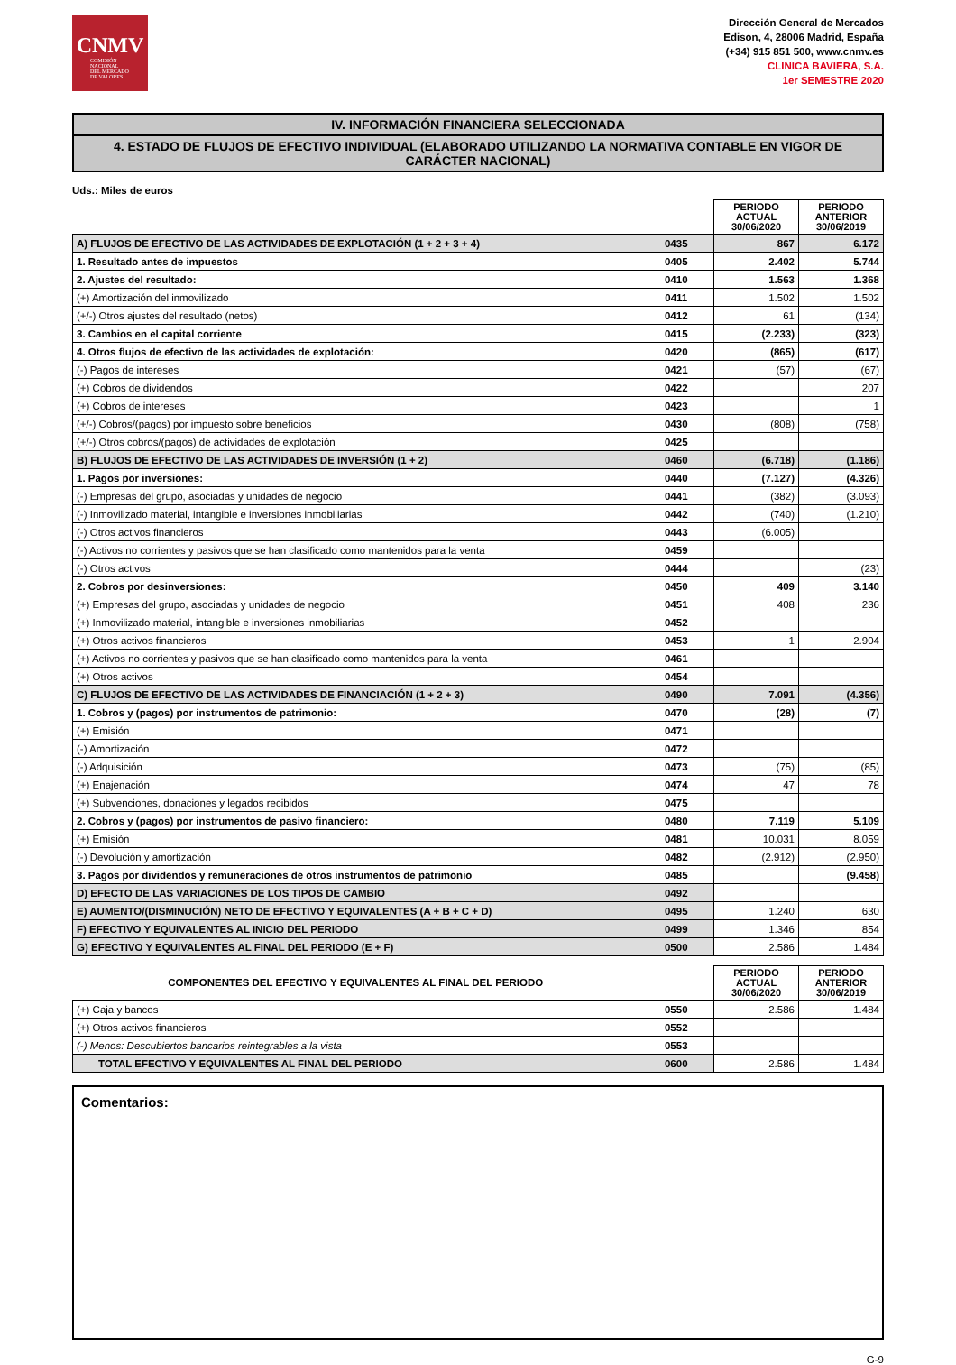CNMV
COMISIÓN
NACIONAL
DEL MERCADO
DE VALORES
Dirección General de Mercados
Edison, 4, 28006 Madrid, España
(+34) 915 851 500, www.cnmv.es
CLINICA BAVIERA, S.A.
1er SEMESTRE 2020
IV. INFORMACIÓN FINANCIERA SELECCIONADA
4. ESTADO DE FLUJOS DE EFECTIVO INDIVIDUAL (ELABORADO UTILIZANDO LA NORMATIVA CONTABLE EN VIGOR DE CARÁCTER NACIONAL)
Uds.: Miles de euros
| | | PERIODO ACTUAL 30/06/2020 | PERIODO ANTERIOR 30/06/2019 |
| A) FLUJOS DE EFECTIVO DE LAS ACTIVIDADES DE EXPLOTACIÓN (1 + 2 + 3 + 4) | 0435 | 867 | 6.172 |
| 1. Resultado antes de impuestos | 0405 | 2.402 | 5.744 |
| 2. Ajustes del resultado: | 0410 | 1.563 | 1.368 |
| (+) Amortización del inmovilizado | 0411 | 1.502 | 1.502 |
| (+/-) Otros ajustes del resultado (netos) | 0412 | 61 | (134) |
| 3. Cambios en el capital corriente | 0415 | (2.233) | (323) |
| 4. Otros flujos de efectivo de las actividades de explotación: | 0420 | (865) | (617) |
| (-) Pagos de intereses | 0421 | (57) | (67) |
| (+) Cobros de dividendos | 0422 | | 207 |
| (+) Cobros de intereses | 0423 | | 1 |
| (+/-) Cobros/(pagos) por impuesto sobre beneficios | 0430 | (808) | (758) |
| (+/-) Otros cobros/(pagos) de actividades de explotación | 0425 | | |
| B) FLUJOS DE EFECTIVO DE LAS ACTIVIDADES DE INVERSIÓN (1 + 2) | 0460 | (6.718) | (1.186) |
| 1. Pagos por inversiones: | 0440 | (7.127) | (4.326) |
| (-) Empresas del grupo, asociadas y unidades de negocio | 0441 | (382) | (3.093) |
| (-) Inmovilizado material, intangible e inversiones inmobiliarias | 0442 | (740) | (1.210) |
| (-) Otros activos financieros | 0443 | (6.005) | |
| (-) Activos no corrientes y pasivos que se han clasificado como mantenidos para la venta | 0459 | | |
| (-) Otros activos | 0444 | | (23) |
| 2. Cobros por desinversiones: | 0450 | 409 | 3.140 |
| (+) Empresas del grupo, asociadas y unidades de negocio | 0451 | 408 | 236 |
| (+) Inmovilizado material, intangible e inversiones inmobiliarias | 0452 | | |
| (+) Otros activos financieros | 0453 | 1 | 2.904 |
| (+) Activos no corrientes y pasivos que se han clasificado como mantenidos para la venta | 0461 | | |
| (+) Otros activos | 0454 | | |
| C) FLUJOS DE EFECTIVO DE LAS ACTIVIDADES DE FINANCIACIÓN (1 + 2 + 3) | 0490 | 7.091 | (4.356) |
| 1. Cobros y (pagos) por instrumentos de patrimonio: | 0470 | (28) | (7) |
| (+) Emisión | 0471 | | |
| (-) Amortización | 0472 | | |
| (-) Adquisición | 0473 | (75) | (85) |
| (+) Enajenación | 0474 | 47 | 78 |
| (+) Subvenciones, donaciones y legados recibidos | 0475 | | |
| 2. Cobros y (pagos) por instrumentos de pasivo financiero: | 0480 | 7.119 | 5.109 |
| (+) Emisión | 0481 | 10.031 | 8.059 |
| (-) Devolución y amortización | 0482 | (2.912) | (2.950) |
| 3. Pagos por dividendos y remuneraciones de otros instrumentos de patrimonio | 0485 | | (9.458) |
| D) EFECTO DE LAS VARIACIONES DE LOS TIPOS DE CAMBIO | 0492 | | |
| E) AUMENTO/(DISMINUCIÓN) NETO DE EFECTIVO Y EQUIVALENTES (A + B + C + D) | 0495 | 1.240 | 630 |
| F) EFECTIVO Y EQUIVALENTES AL INICIO DEL PERIODO | 0499 | 1.346 | 854 |
| G) EFECTIVO Y EQUIVALENTES AL FINAL DEL PERIODO (E + F) | 0500 | 2.586 | 1.484 |
| COMPONENTES DEL EFECTIVO Y EQUIVALENTES AL FINAL DEL PERIODO | | PERIODO ACTUAL 30/06/2020 | PERIODO ANTERIOR 30/06/2019 |
| (+) Caja y bancos | 0550 | 2.586 | 1.484 |
| (+) Otros activos financieros | 0552 | | |
| (-) Menos: Descubiertos bancarios reintegrables a la vista | 0553 | | |
| TOTAL EFECTIVO Y EQUIVALENTES AL FINAL DEL PERIODO | 0600 | 2.586 | 1.484 |
Comentarios:
G-9